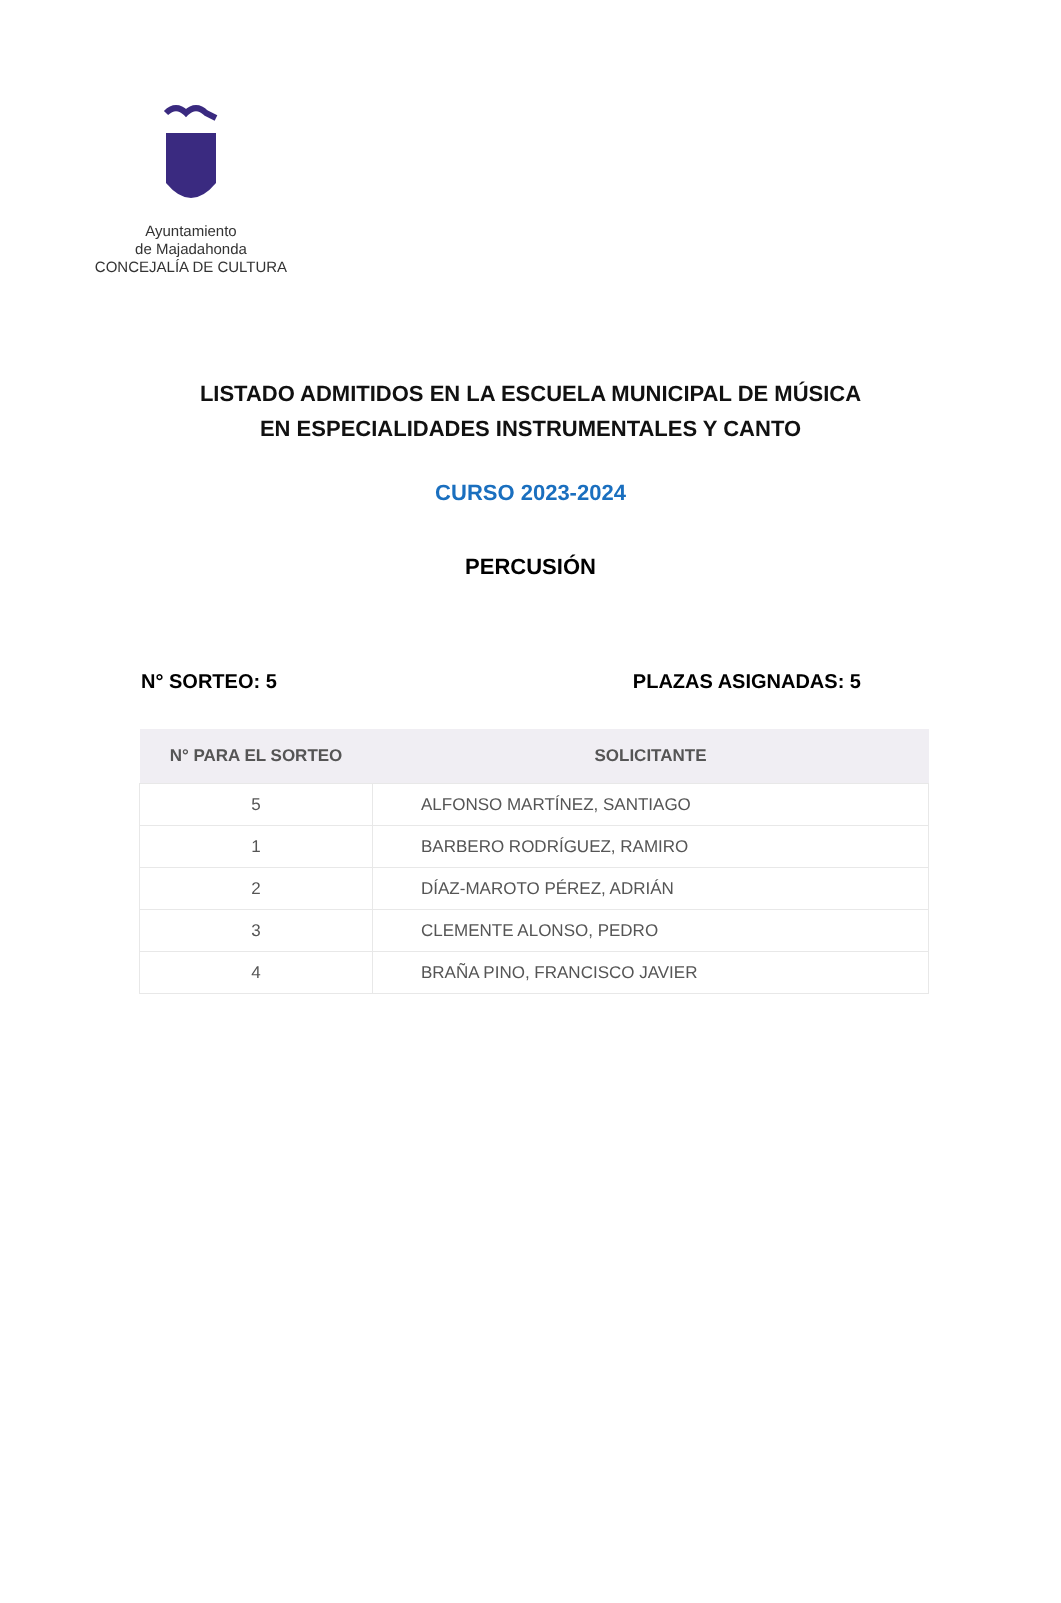Ayuntamiento
de Majadahonda
CONCEJALÍA DE CULTURA
LISTADO ADMITIDOS EN LA ESCUELA MUNICIPAL DE MÚSICA
EN ESPECIALIDADES INSTRUMENTALES Y CANTO
CURSO 2023-2024
PERCUSIÓN
N° SORTEO: 5 PLAZAS ASIGNADAS: 5
| N° PARA EL SORTEO | SOLICITANTE |
| --- | --- |
| 5 | ALFONSO MARTÍNEZ, SANTIAGO |
| 1 | BARBERO RODRÍGUEZ, RAMIRO |
| 2 | DÍAZ-MAROTO PÉREZ, ADRIÁN |
| 3 | CLEMENTE ALONSO, PEDRO |
| 4 | BRAÑA PINO, FRANCISCO JAVIER |